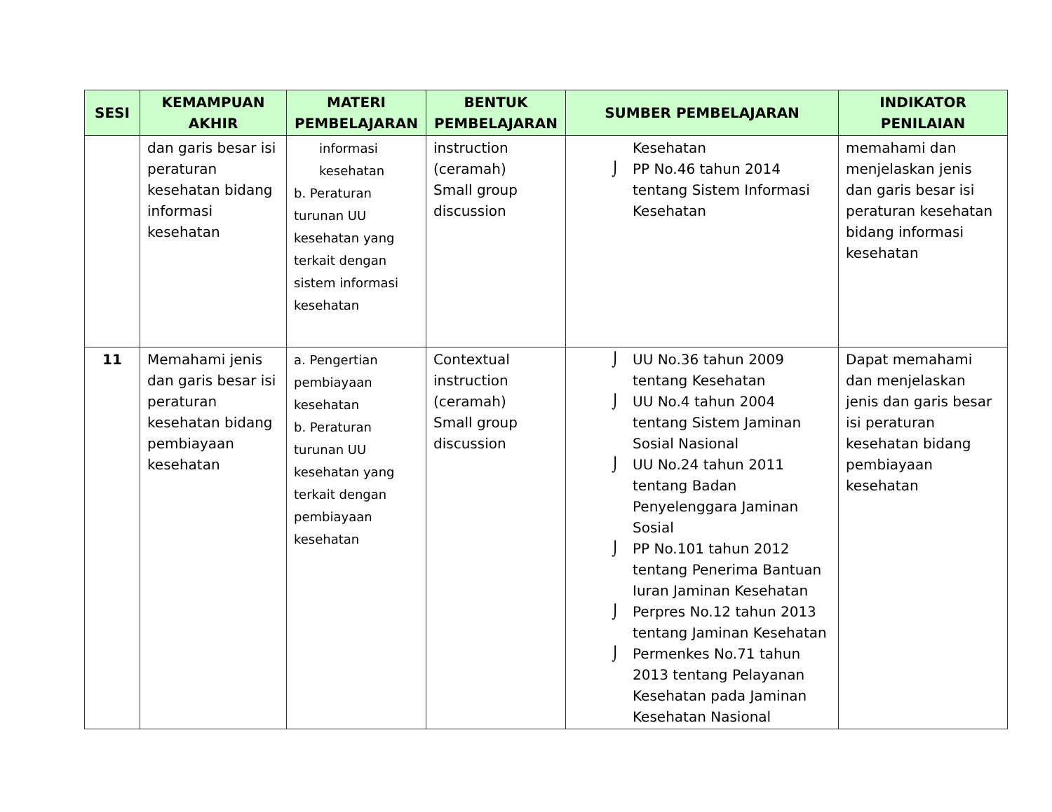| SESI | KEMAMPUAN AKHIR | MATERI PEMBELAJARAN | BENTUK PEMBELAJARAN | SUMBER PEMBELAJARAN | INDIKATOR PENILAIAN |
| --- | --- | --- | --- | --- | --- |
| | dan garis besar isi peraturan kesehatan bidang informasi kesehatan | informasi kesehatan b. Peraturan turunan UU kesehatan yang terkait dengan sistem informasi kesehatan | instruction (ceramah) Small group discussion | Kesehatan ⌡ PP No.46 tahun 2014 tentang Sistem Informasi Kesehatan | memahami dan menjelaskan jenis dan garis besar isi peraturan kesehatan bidang informasi kesehatan |
| 11 | Memahami jenis dan garis besar isi peraturan kesehatan bidang pembiayaan kesehatan | a. Pengertian pembiayaan kesehatan b. Peraturan turunan UU kesehatan yang terkait dengan pembiayaan kesehatan | Contextual instruction (ceramah) Small group discussion | ⌡ UU No.36 tahun 2009 tentang Kesehatan ⌡ UU No.4 tahun 2004 tentang Sistem Jaminan Sosial Nasional ⌡ UU No.24 tahun 2011 tentang Badan Penyelenggara Jaminan Sosial ⌡ PP No.101 tahun 2012 tentang Penerima Bantuan Iuran Jaminan Kesehatan ⌡ Perpres No.12 tahun 2013 tentang Jaminan Kesehatan ⌡ Permenkes No.71 tahun 2013 tentang Pelayanan Kesehatan pada Jaminan Kesehatan Nasional | Dapat memahami dan menjelaskan jenis dan garis besar isi peraturan kesehatan bidang pembiayaan kesehatan |